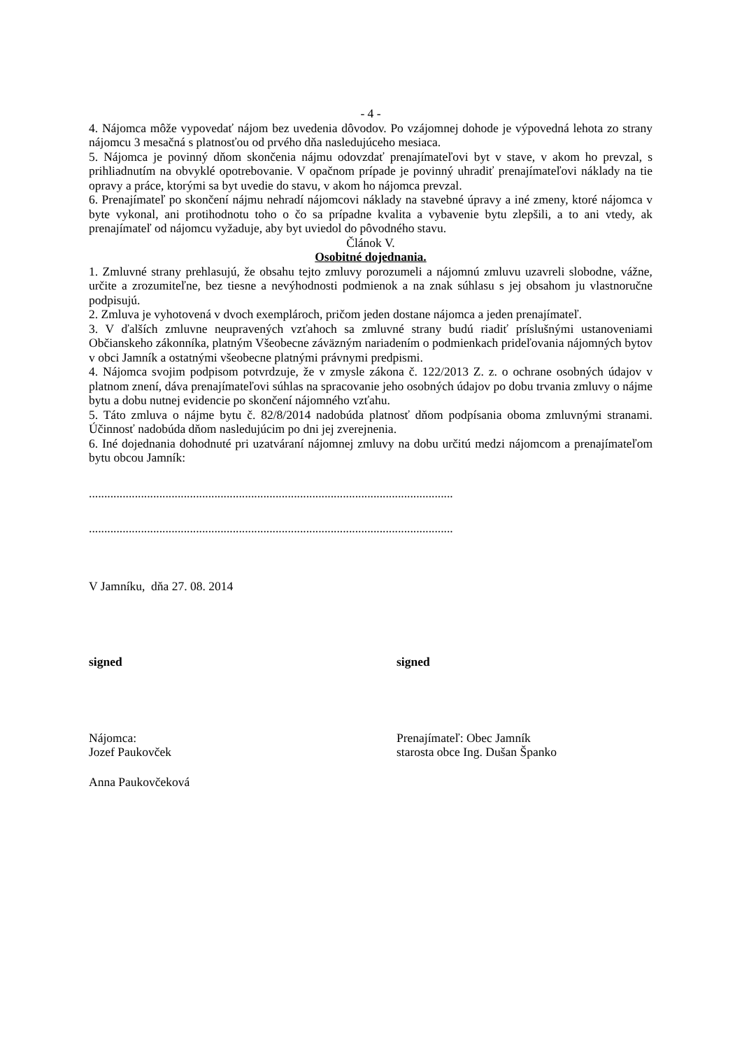- 4 -
4. Nájomca môže vypovedať nájom bez uvedenia dôvodov. Po vzájomnej dohode je výpovedná lehota zo strany nájomcu 3 mesačná s platnosťou od prvého dňa nasledujúceho mesiaca.
5. Nájomca je povinný dňom skončenia nájmu odovzdať prenajímateľovi byt v stave, v akom ho prevzal, s prihliadnutím na obvyklé opotrebovanie. V opačnom prípade je povinný uhradiť prenajímateľovi náklady na tie opravy a práce, ktorými sa byt uvedie do stavu, v akom ho nájomca prevzal.
6. Prenajímateľ po skončení nájmu nehradí nájomcovi náklady na stavebné úpravy a iné zmeny, ktoré nájomca v byte vykonal, ani protihodnotu toho o čo sa prípadne kvalita a vybavenie bytu zlepšili, a to ani vtedy, ak prenajímateľ od nájomcu vyžaduje, aby byt uviedol do pôvodného stavu.
Článok V.
Osobitné dojednania.
1. Zmluvné strany prehlasujú, že obsahu tejto zmluvy porozumeli a nájomnú zmluvu uzavreli slobodne, vážne, určite a zrozumiteľne, bez tiesne a nevýhodnosti podmienok a na znak súhlasu s jej obsahom ju vlastnoručne podpisujú.
2. Zmluva je vyhotovená v dvoch exemplároch, pričom jeden dostane nájomca a jeden prenajímateľ.
3. V ďalších zmluvne neupravených vzťahoch sa zmluvné strany budú riadiť príslušnými ustanoveniami Občianskeho zákonníka, platným Všeobecne záväzným nariadením o podmienkach prideľovania nájomných bytov v obci Jamník a ostatnými všeobecne platnými právnymi predpismi.
4. Nájomca svojim podpisom potvrdzuje, že v zmysle zákona č. 122/2013 Z. z. o ochrane osobných údajov v platnom znení, dáva prenajímateľovi súhlas na spracovanie jeho osobných údajov po dobu trvania zmluvy o nájme bytu a dobu nutnej evidencie po skončení nájomného vzťahu.
5. Táto zmluva o nájme bytu č. 82/8/2014 nadobúda platnosť dňom podpísania oboma zmluvnými stranami. Účinnosť nadobúda dňom nasledujúcim po dni jej zverejnenia.
6. Iné dojednania dohodnuté pri uzatváraní nájomnej zmluvy na dobu určitú medzi nájomcom a prenajímateľom bytu obcou Jamník:
.......................................................................................................................
.......................................................................................................................
V Jamníku, dňa 27. 08. 2014
signed signed
Nájomca:
Jozef Paukovček
Prenajímateľ: Obec Jamník
starosta obce Ing. Dušan Španko
Anna Paukovčeková